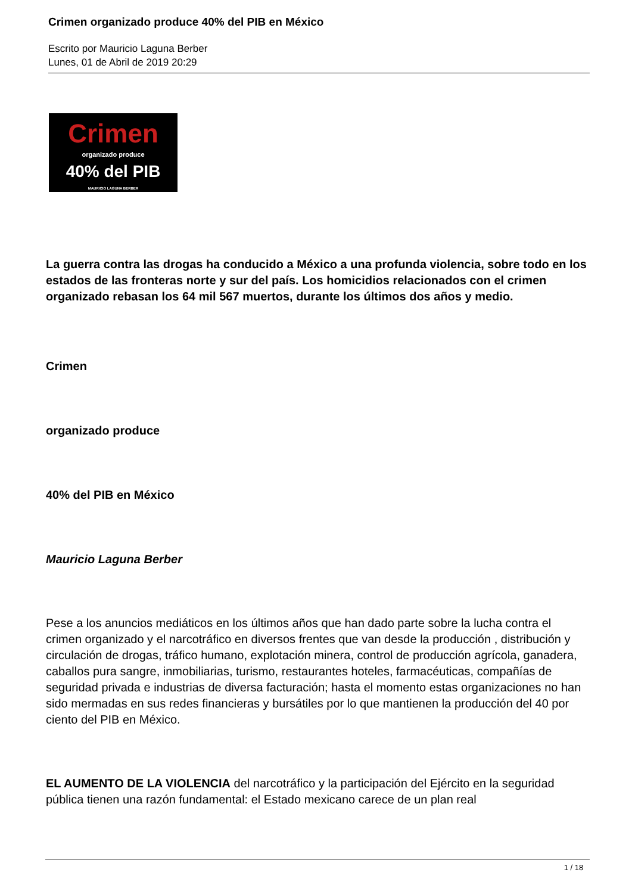Crimen organizado produce 40% del PIB en México
Escrito por Mauricio Laguna Berber
Lunes, 01 de Abril de 2019 20:29
Crimen
organizado produce
40% del PIB
MAURICIO LAGUNA BERBER
La guerra contra las drogas ha conducido a México a una profunda violencia, sobre todo en los estados de las fronteras norte y sur del país. Los homicidios relacionados con el crimen organizado rebasan los 64 mil 567 muertos, durante los últimos dos años y medio.
Crimen
organizado produce
40% del PIB en México
Mauricio Laguna Berber
Pese a los anuncios mediáticos en los últimos años que han dado parte sobre la lucha contra el crimen organizado y el narcotráfico en diversos frentes que van desde la producción , distribución y circulación de drogas, tráfico humano, explotación minera, control de producción agrícola, ganadera, caballos pura sangre, inmobiliarias, turismo, restaurantes hoteles, farmacéuticas, compañías de seguridad privada e industrias de diversa facturación; hasta el momento estas organizaciones no han sido mermadas en sus redes financieras y bursátiles por lo que mantienen la producción del 40 por ciento del PIB en México.
EL AUMENTO DE LA VIOLENCIA del narcotráfico y la participación del Ejército en la seguridad pública tienen una razón fundamental: el Estado mexicano carece de un plan real
1 / 18